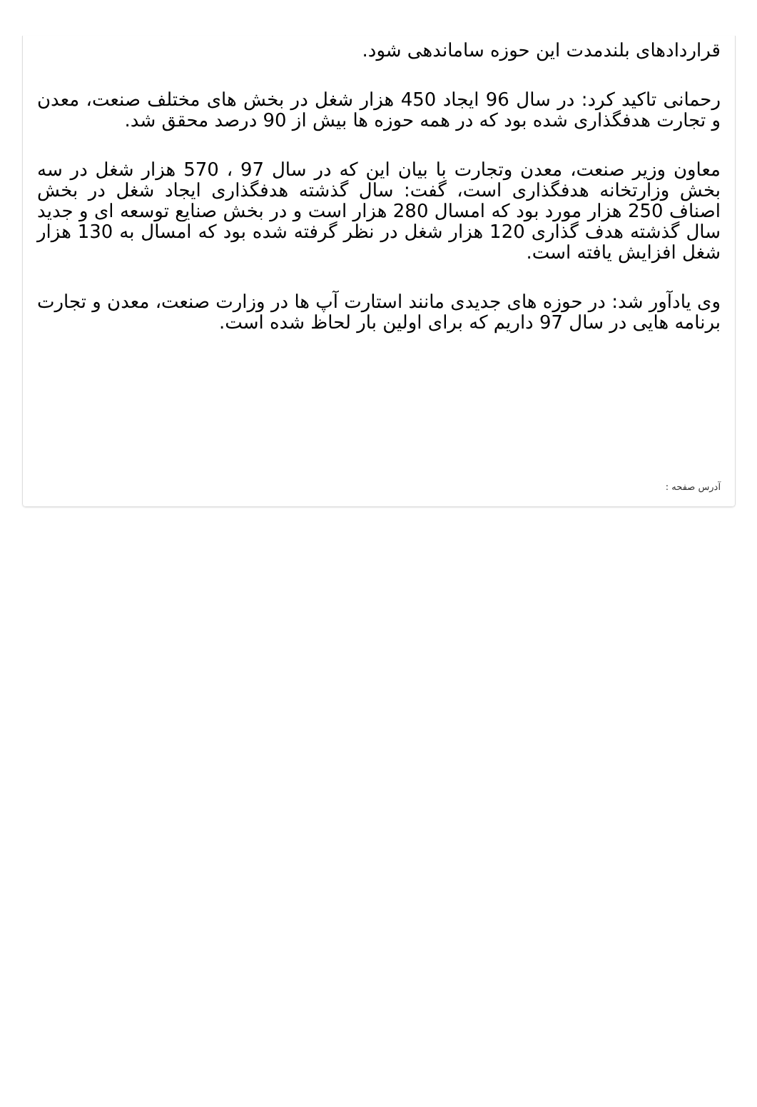قراردادهای بلندمدت این حوزه ساماندهی شود.
رحمانی تاکید کرد: در سال 96 ایجاد 450 هزار شغل در بخش های مختلف صنعت، معدن و تجارت هدفگذاری شده بود که در همه حوزه ها بیش از 90 درصد محقق شد.
معاون وزیر صنعت، معدن وتجارت با بیان این که در سال 97 ، 570 هزار شغل در سه بخش وزارتخانه هدفگذاری است، گفت: سال گذشته هدفگذاری ایجاد شغل در بخش اصناف 250 هزار مورد بود که امسال 280 هزار است و در بخش صنایع توسعه ای و جدید سال گذشته هدف گذاری 120 هزار شغل در نظر گرفته شده بود که امسال به 130 هزار شغل افزایش یافته است.
وی یادآور شد: در حوزه های جدیدی مانند استارت آپ ها در وزارت صنعت، معدن و تجارت برنامه هایی در سال 97 داریم که برای اولین بار لحاظ شده است.
آدرس صفحه :